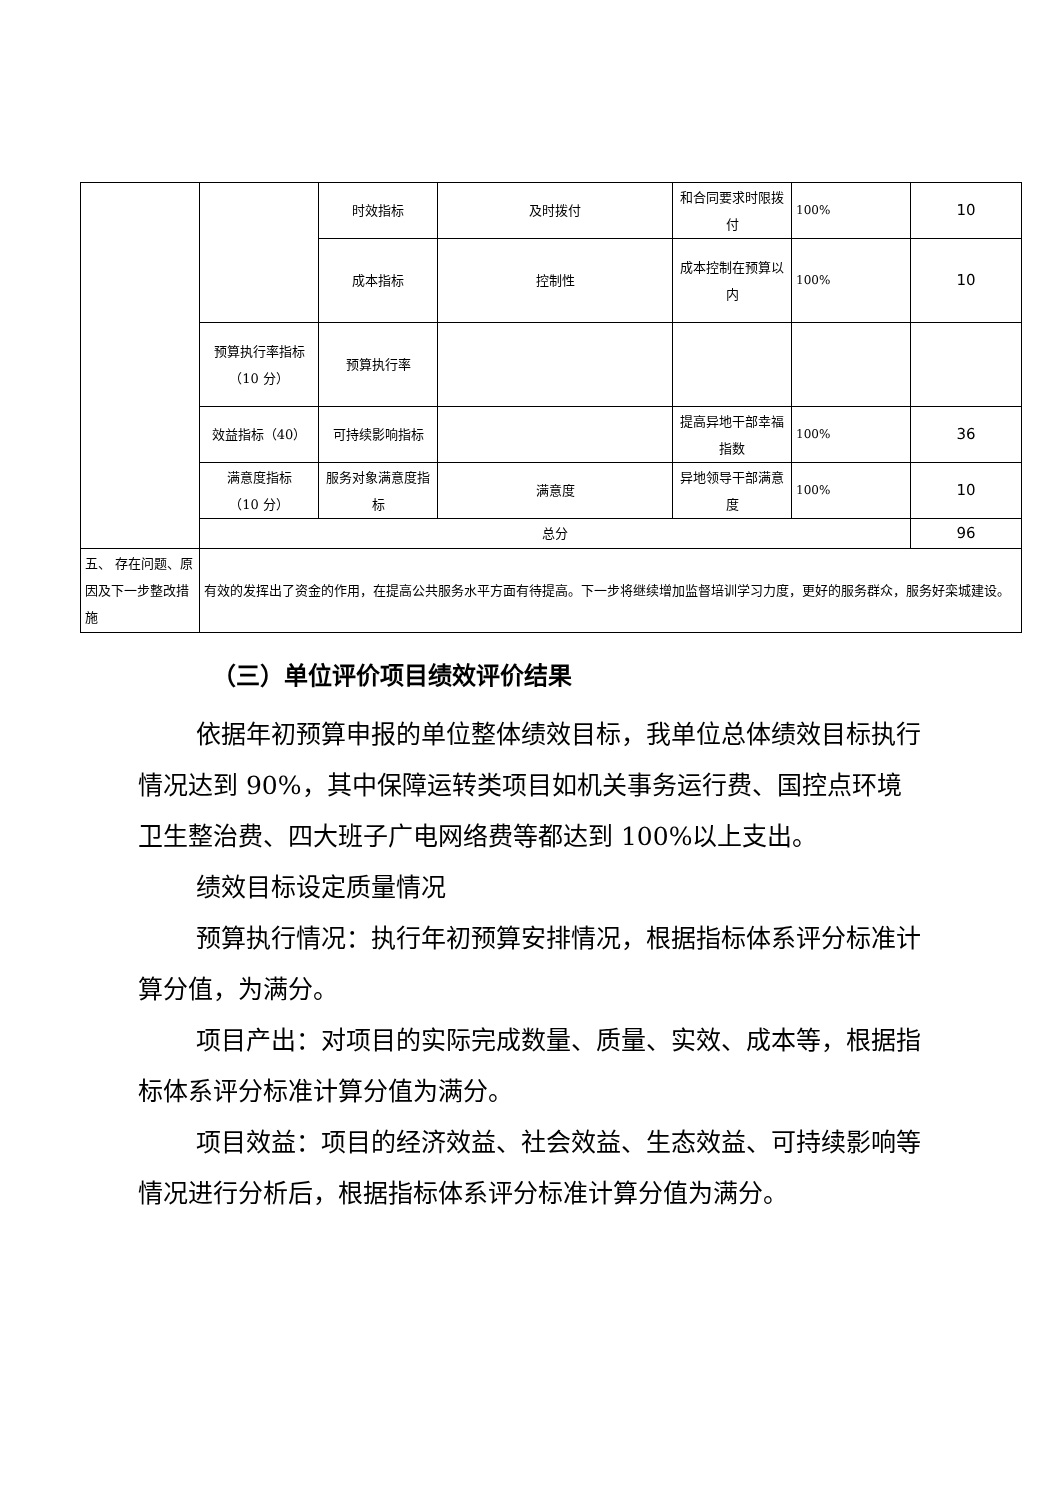| | | 时效指标 | 及时拨付 | 和合同要求时限拨付 | 100% | 10 |
| | | 成本指标 | 控制性 | 成本控制在预算以内 | 100% | 10 |
| | 预算执行率指标 （10 分） | 预算执行率 | | | | |
| | 效益指标（40） | 可持续影响指标 | | 提高异地干部幸福指数 | 100% | 36 |
| | 满意度指标 （10 分） | 服务对象满意度指标 | 满意度 | 异地领导干部满意度 | 100% | 10 |
| | 总分 | | | | | 96 |
| 五、 存在问题、原因及下一步整改措施 | 有效的发挥出了资金的作用，在提高公共服务水平方面有待提高。下一步将继续增加监督培训学习力度，更好的服务群众，服务好栾城建设。 | | | | | |
（三）单位评价项目绩效评价结果
依据年初预算申报的单位整体绩效目标，我单位总体绩效目标执行情况达到 90%，其中保障运转类项目如机关事务运行费、国控点环境卫生整治费、四大班子广电网络费等都达到 100%以上支出。
绩效目标设定质量情况
预算执行情况：执行年初预算安排情况，根据指标体系评分标准计算分值，为满分。
项目产出：对项目的实际完成数量、质量、实效、成本等，根据指标体系评分标准计算分值为满分。
项目效益：项目的经济效益、社会效益、生态效益、可持续影响等情况进行分析后，根据指标体系评分标准计算分值为满分。